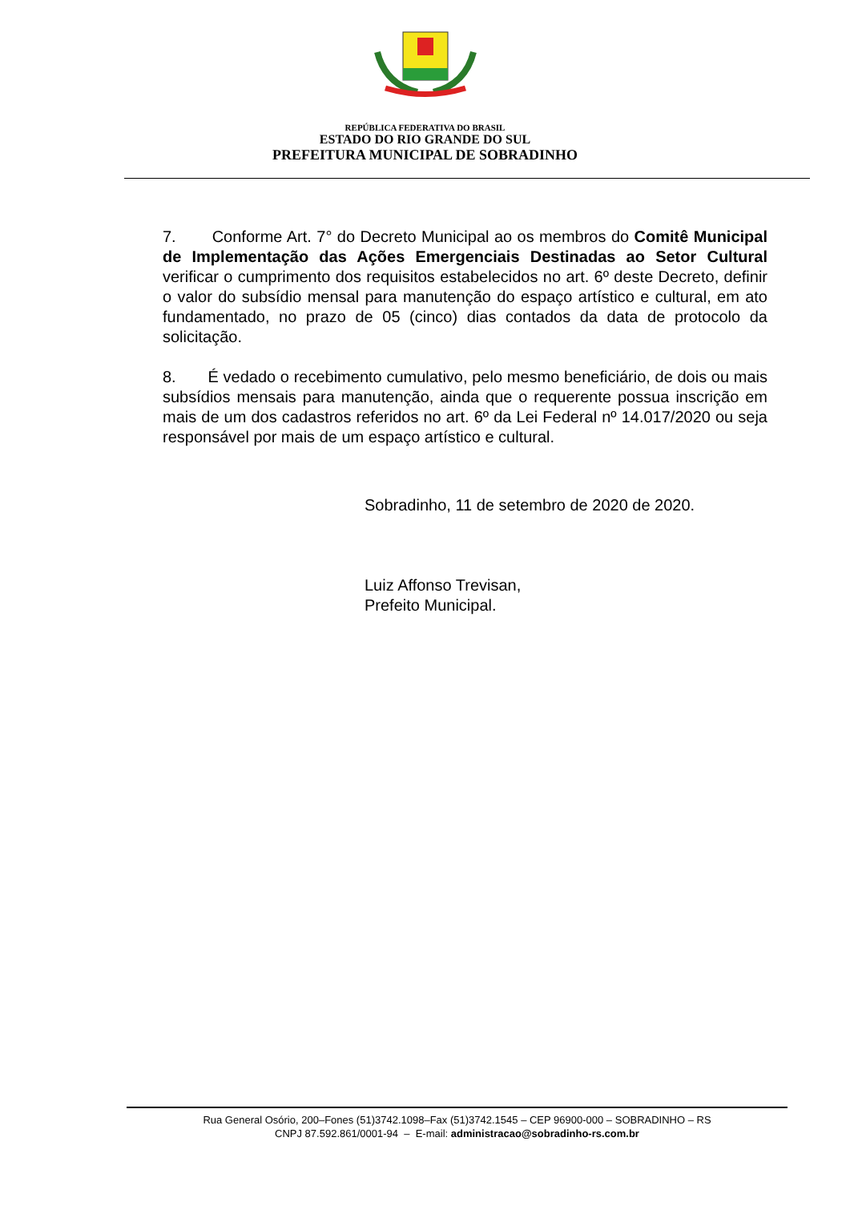REPÚBLICA FEDERATIVA DO BRASIL
ESTADO DO RIO GRANDE DO SUL
PREFEITURA MUNICIPAL DE SOBRADINHO
7. Conforme Art. 7° do Decreto Municipal ao os membros do Comitê Municipal de Implementação das Ações Emergenciais Destinadas ao Setor Cultural verificar o cumprimento dos requisitos estabelecidos no art. 6º deste Decreto, definir o valor do subsídio mensal para manutenção do espaço artístico e cultural, em ato fundamentado, no prazo de 05 (cinco) dias contados da data de protocolo da solicitação.
8. É vedado o recebimento cumulativo, pelo mesmo beneficiário, de dois ou mais subsídios mensais para manutenção, ainda que o requerente possua inscrição em mais de um dos cadastros referidos no art. 6º da Lei Federal nº 14.017/2020 ou seja responsável por mais de um espaço artístico e cultural.
Sobradinho, 11 de setembro de 2020 de 2020.
Luiz Affonso Trevisan,
Prefeito Municipal.
Rua General Osório, 200–Fones (51)3742.1098–Fax (51)3742.1545 – CEP 96900-000 – SOBRADINHO – RS
CNPJ 87.592.861/0001-94 – E-mail: administracao@sobradinho-rs.com.br